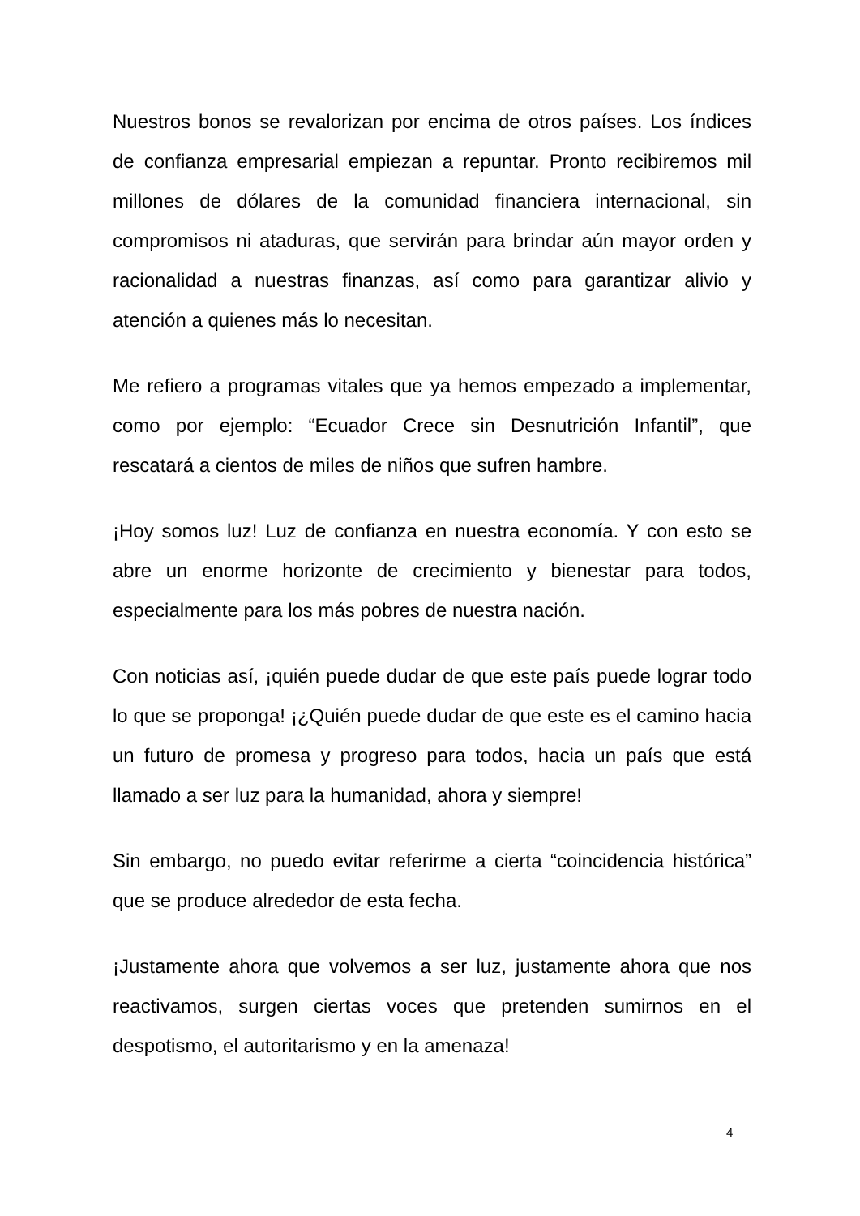Nuestros bonos se revalorizan por encima de otros países. Los índices de confianza empresarial empiezan a repuntar. Pronto recibiremos mil millones de dólares de la comunidad financiera internacional, sin compromisos ni ataduras, que servirán para brindar aún mayor orden y racionalidad a nuestras finanzas, así como para garantizar alivio y atención a quienes más lo necesitan.
Me refiero a programas vitales que ya hemos empezado a implementar, como por ejemplo: “Ecuador Crece sin Desnutrición Infantil”, que rescatará a cientos de miles de niños que sufren hambre.
¡Hoy somos luz! Luz de confianza en nuestra economía. Y con esto se abre un enorme horizonte de crecimiento y bienestar para todos, especialmente para los más pobres de nuestra nación.
Con noticias así, ¡quién puede dudar de que este país puede lograr todo lo que se proponga! ¡¿Quién puede dudar de que este es el camino hacia un futuro de promesa y progreso para todos, hacia un país que está llamado a ser luz para la humanidad, ahora y siempre!
Sin embargo, no puedo evitar referirme a cierta “coincidencia histórica” que se produce alrededor de esta fecha.
¡Justamente ahora que volvemos a ser luz, justamente ahora que nos reactivamos, surgen ciertas voces que pretenden sumirnos en el despotismo, el autoritarismo y en la amenaza!
4